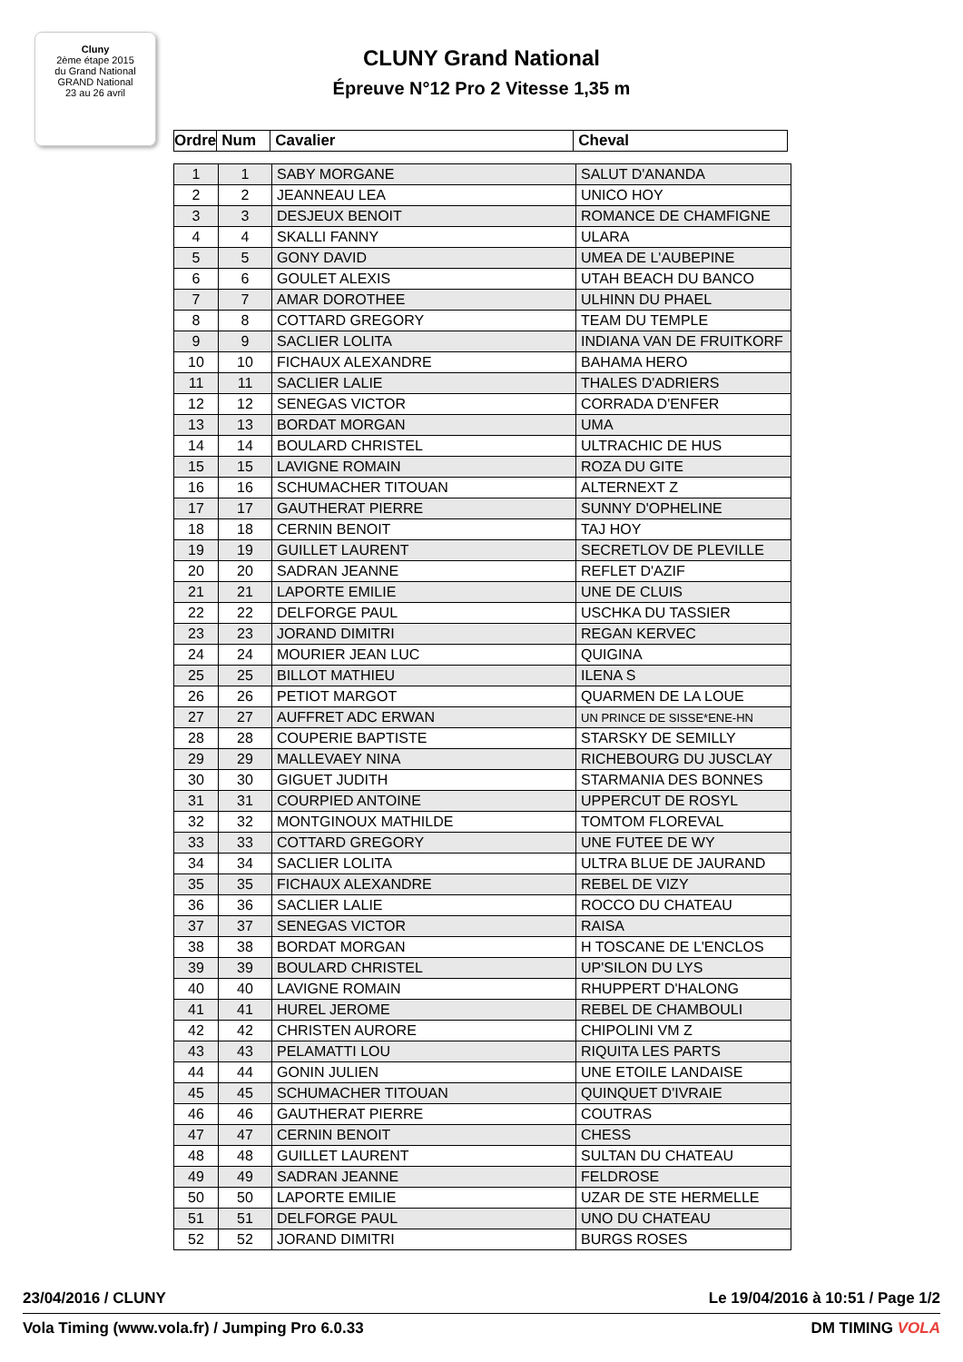Cluny
2ème étape 2015
du Grand National
GRAND National
23 au 26 avril
CLUNY Grand National
Épreuve N°12 Pro 2 Vitesse 1,35 m
| Ordre | Num | Cavalier | Cheval |
| --- | --- | --- | --- |
| 1 | 1 | SABY MORGANE | SALUT D'ANANDA |
| 2 | 2 | JEANNEAU LEA | UNICO HOY |
| 3 | 3 | DESJEUX BENOIT | ROMANCE DE CHAMFIGNE |
| 4 | 4 | SKALLI FANNY | ULARA |
| 5 | 5 | GONY DAVID | UMEA DE L'AUBEPINE |
| 6 | 6 | GOULET ALEXIS | UTAH BEACH DU BANCO |
| 7 | 7 | AMAR DOROTHEE | ULHINN DU PHAEL |
| 8 | 8 | COTTARD GREGORY | TEAM DU TEMPLE |
| 9 | 9 | SACLIER LOLITA | INDIANA VAN DE FRUITKORF |
| 10 | 10 | FICHAUX ALEXANDRE | BAHAMA HERO |
| 11 | 11 | SACLIER LALIE | THALES D'ADRIERS |
| 12 | 12 | SENEGAS VICTOR | CORRADA D'ENFER |
| 13 | 13 | BORDAT MORGAN | UMA |
| 14 | 14 | BOULARD CHRISTEL | ULTRACHIC DE HUS |
| 15 | 15 | LAVIGNE ROMAIN | ROZA DU GITE |
| 16 | 16 | SCHUMACHER TITOUAN | ALTERNEXT Z |
| 17 | 17 | GAUTHERAT PIERRE | SUNNY D'OPHELINE |
| 18 | 18 | CERNIN BENOIT | TAJ HOY |
| 19 | 19 | GUILLET LAURENT | SECRETLOV DE PLEVILLE |
| 20 | 20 | SADRAN JEANNE | REFLET D'AZIF |
| 21 | 21 | LAPORTE EMILIE | UNE DE CLUIS |
| 22 | 22 | DELFORGE PAUL | USCHKA DU TASSIER |
| 23 | 23 | JORAND DIMITRI | REGAN KERVEC |
| 24 | 24 | MOURIER JEAN LUC | QUIGINA |
| 25 | 25 | BILLOT MATHIEU | ILENA S |
| 26 | 26 | PETIOT MARGOT | QUARMEN DE LA LOUE |
| 27 | 27 | AUFFRET ADC ERWAN | UN PRINCE DE SISSE*ENE-HN |
| 28 | 28 | COUPERIE BAPTISTE | STARSKY DE SEMILLY |
| 29 | 29 | MALLEVAEY NINA | RICHEBOURG DU JUSCLAY |
| 30 | 30 | GIGUET JUDITH | STARMANIA DES BONNES |
| 31 | 31 | COURPIED ANTOINE | UPPERCUT DE ROSYL |
| 32 | 32 | MONTGINOUX MATHILDE | TOMTOM FLOREVAL |
| 33 | 33 | COTTARD GREGORY | UNE FUTEE DE WY |
| 34 | 34 | SACLIER LOLITA | ULTRA BLUE DE JAURAND |
| 35 | 35 | FICHAUX ALEXANDRE | REBEL DE VIZY |
| 36 | 36 | SACLIER LALIE | ROCCO DU CHATEAU |
| 37 | 37 | SENEGAS VICTOR | RAISA |
| 38 | 38 | BORDAT MORGAN | H TOSCANE DE L'ENCLOS |
| 39 | 39 | BOULARD CHRISTEL | UP'SILON DU LYS |
| 40 | 40 | LAVIGNE ROMAIN | RHUPPERT D'HALONG |
| 41 | 41 | HUREL JEROME | REBEL DE CHAMBOULI |
| 42 | 42 | CHRISTEN AURORE | CHIPOLINI VM Z |
| 43 | 43 | PELAMATTI LOU | RIQUITA LES PARTS |
| 44 | 44 | GONIN JULIEN | UNE ETOILE LANDAISE |
| 45 | 45 | SCHUMACHER TITOUAN | QUINQUET D'IVRAIE |
| 46 | 46 | GAUTHERAT PIERRE | COUTRAS |
| 47 | 47 | CERNIN BENOIT | CHESS |
| 48 | 48 | GUILLET LAURENT | SULTAN DU CHATEAU |
| 49 | 49 | SADRAN JEANNE | FELDROSE |
| 50 | 50 | LAPORTE EMILIE | UZAR DE STE HERMELLE |
| 51 | 51 | DELFORGE PAUL | UNO DU CHATEAU |
| 52 | 52 | JORAND DIMITRI | BURGS ROSES |
23/04/2016 / CLUNY Le 19/04/2016 à 10:51 / Page 1/2
Vola Timing (www.vola.fr) / Jumping Pro 6.0.33 DM TIMING VOLA